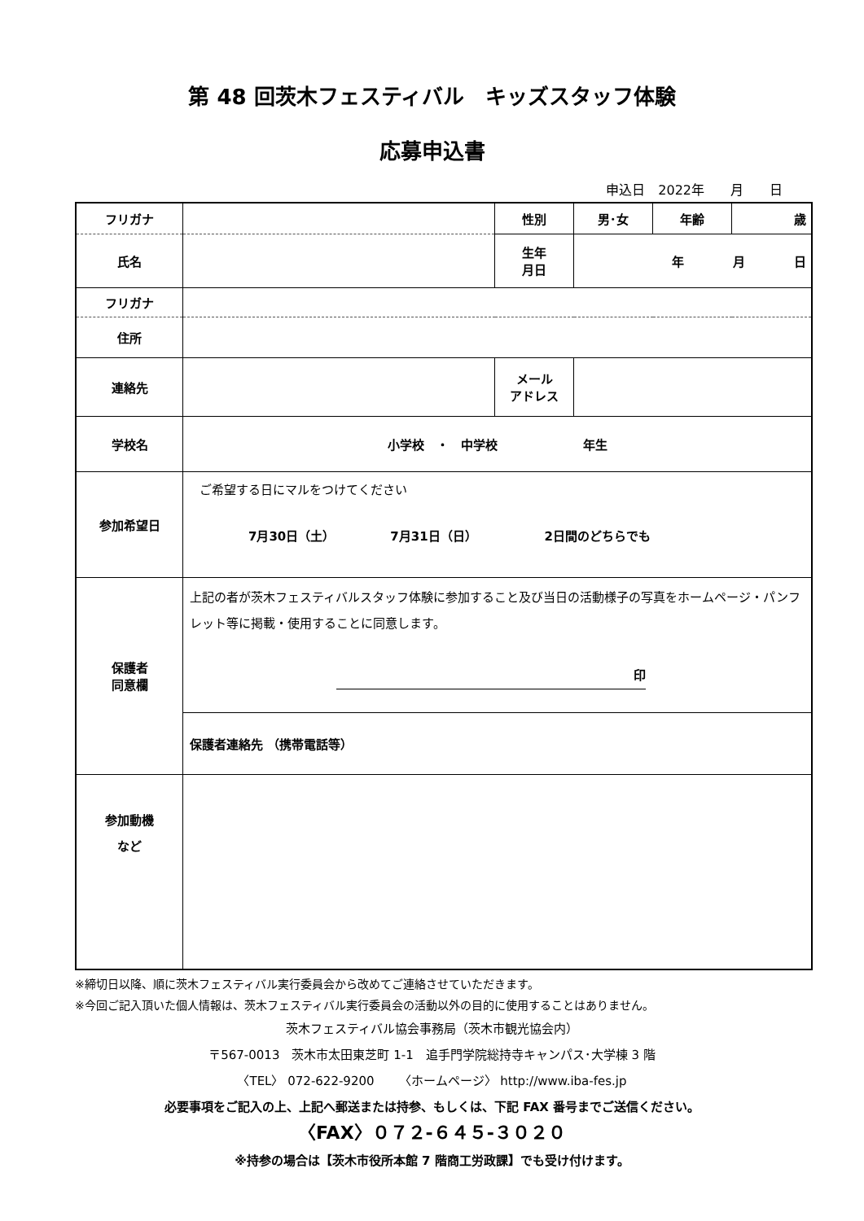第 48 回茨木フェスティバル　キッズスタッフ体験
応募申込書
申込日　2022年　　月　　日
| フリガナ | | 性別 | 男･女 | 年齢 | 歳 |
| 氏名 | | 生年 月日 | 年 月 日 | | |
| フリガナ | | | | | |
| 住所 | | | | | |
| 連絡先 | | メール アドレス | | | |
| 学校名 | 小学校 ・ 中学校 年生 | | | | |
| 参加希望日 | ご希望する日にマルをつけてください 7月30日（土） 7月31日（日） 2日間のどちらでも | | | | |
| 保護者 同意欄 | 上記の者が茨木フェスティバルスタッフ体験に参加すること及び当日の活動様子の写真をホームページ・パンフレット等に掲載・使用することに同意します。 印 | | | | |
| | 保護者連絡先 （携帯電話等） | | | | |
| 参加動機 など | | | | | |
※締切日以降、順に茨木フェスティバル実行委員会から改めてご連絡させていただきます。
※今回ご記入頂いた個人情報は、茨木フェスティバル実行委員会の活動以外の目的に使用することはありません。
茨木フェスティバル協会事務局（茨木市観光協会内）
〒567-0013　茨木市太田東芝町 1-1　追手門学院総持寺キャンパス･大学棟 3 階
〈TEL〉 072-622-9200　　〈ホームページ〉 http://www.iba-fes.jp
必要事項をご記入の上、上記へ郵送または持参、もしくは、下記 FAX 番号までご送信ください。
〈FAX〉０７２-６４５-３０２０
※持参の場合は【茨木市役所本館 7 階商工労政課】でも受け付けます。